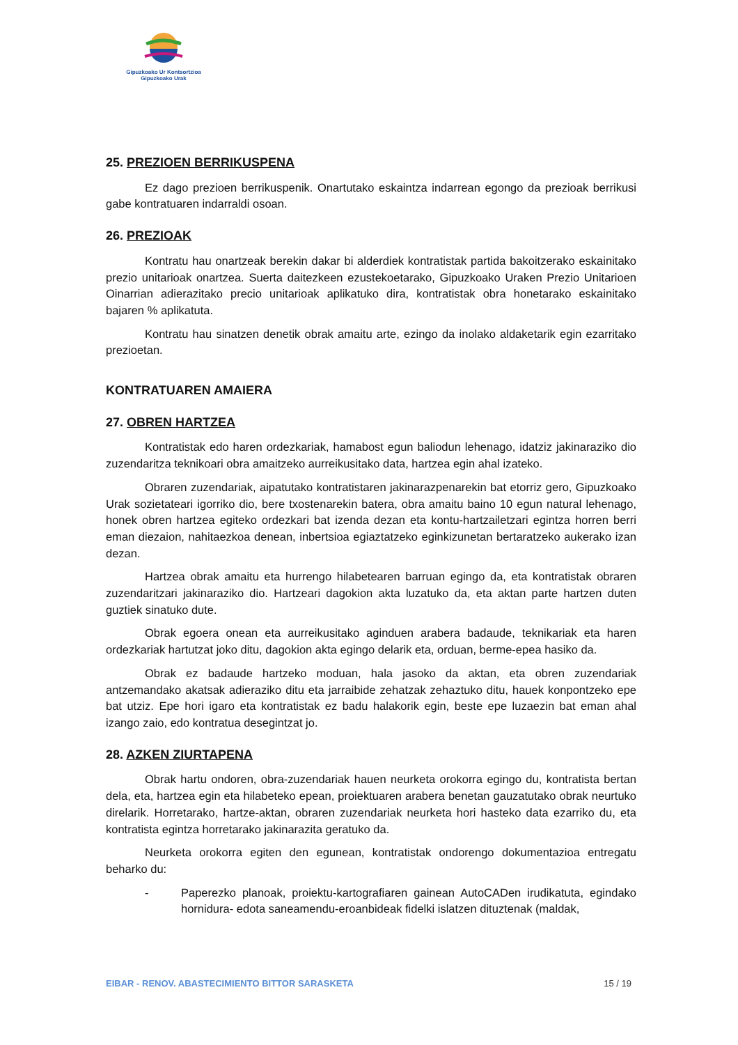Gipuzkoako Ur Kontsortzioa
Gipuzkoako Urak
25. PREZIOEN BERRIKUSPENA
Ez dago prezioen berrikuspenik. Onartutako eskaintza indarrean egongo da prezioak berrikusi gabe kontratuaren indarraldi osoan.
26. PREZIOAK
Kontratu hau onartzeak berekin dakar bi alderdiek kontratistak partida bakoitzerako eskainitako prezio unitarioak onartzea. Suerta daitezkeen ezustekoetarako, Gipuzkoako Uraken Prezio Unitarioen Oinarrian adierazitako precio unitarioak aplikatuko dira, kontratistak obra honetarako eskainitako bajaren % aplikatuta.
Kontratu hau sinatzen denetik obrak amaitu arte, ezingo da inolako aldaketarik egin ezarritako prezioetan.
KONTRATUAREN AMAIERA
27. OBREN HARTZEA
Kontratistak edo haren ordezkariak, hamabost egun baliodun lehenago, idatziz jakinaraziko dio zuzendaritza teknikoari obra amaitzeko aurreikusitako data, hartzea egin ahal izateko.
Obraren zuzendariak, aipatutako kontratistaren jakinarazpenarekin bat etorriz gero, Gipuzkoako Urak sozietateari igorriko dio, bere txostenarekin batera, obra amaitu baino 10 egun natural lehenago, honek obren hartzea egiteko ordezkari bat izenda dezan eta kontu-hartzailetzari egintza horren berri eman diezaion, nahitaezkoa denean, inbertsioa egiaztatzeko eginkizunetan bertaratzeko aukerako izan dezan.
Hartzea obrak amaitu eta hurrengo hilabetearen barruan egingo da, eta kontratistak obraren zuzendaritzari jakinaraziko dio. Hartzeari dagokion akta luzatuko da, eta aktan parte hartzen duten guztiek sinatuko dute.
Obrak egoera onean eta aurreikusitako aginduen arabera badaude, teknikariak eta haren ordezkariak hartutzat joko ditu, dagokion akta egingo delarik eta, orduan, berme-epea hasiko da.
Obrak ez badaude hartzeko moduan, hala jasoko da aktan, eta obren zuzendariak antzemandako akatsak adieraziko ditu eta jarraibide zehatzak zehaztuko ditu, hauek konpontzeko epe bat utziz. Epe hori igaro eta kontratistak ez badu halakorik egin, beste epe luzaezin bat eman ahal izango zaio, edo kontratua desegintzat jo.
28. AZKEN ZIURTAPENA
Obrak hartu ondoren, obra-zuzendariak hauen neurketa orokorra egingo du, kontratista bertan dela, eta, hartzea egin eta hilabeteko epean, proiektuaren arabera benetan gauzatutako obrak neurtuko direlarik. Horretarako, hartze-aktan, obraren zuzendariak neurketa hori hasteko data ezarriko du, eta kontratista egintza horretarako jakinarazita geratuko da.
Neurketa orokorra egiten den egunean, kontratistak ondorengo dokumentazioa entregatu beharko du:
- Paperezko planoak, proiektu-kartografiaren gainean AutoCADen irudikatuta, egindako hornidura- edota saneamendu-eroanbideak fidelki islatzen dituztenak (maldak,
EIBAR - RENOV. ABASTECIMIENTO BITTOR SARASKETA 15 / 19